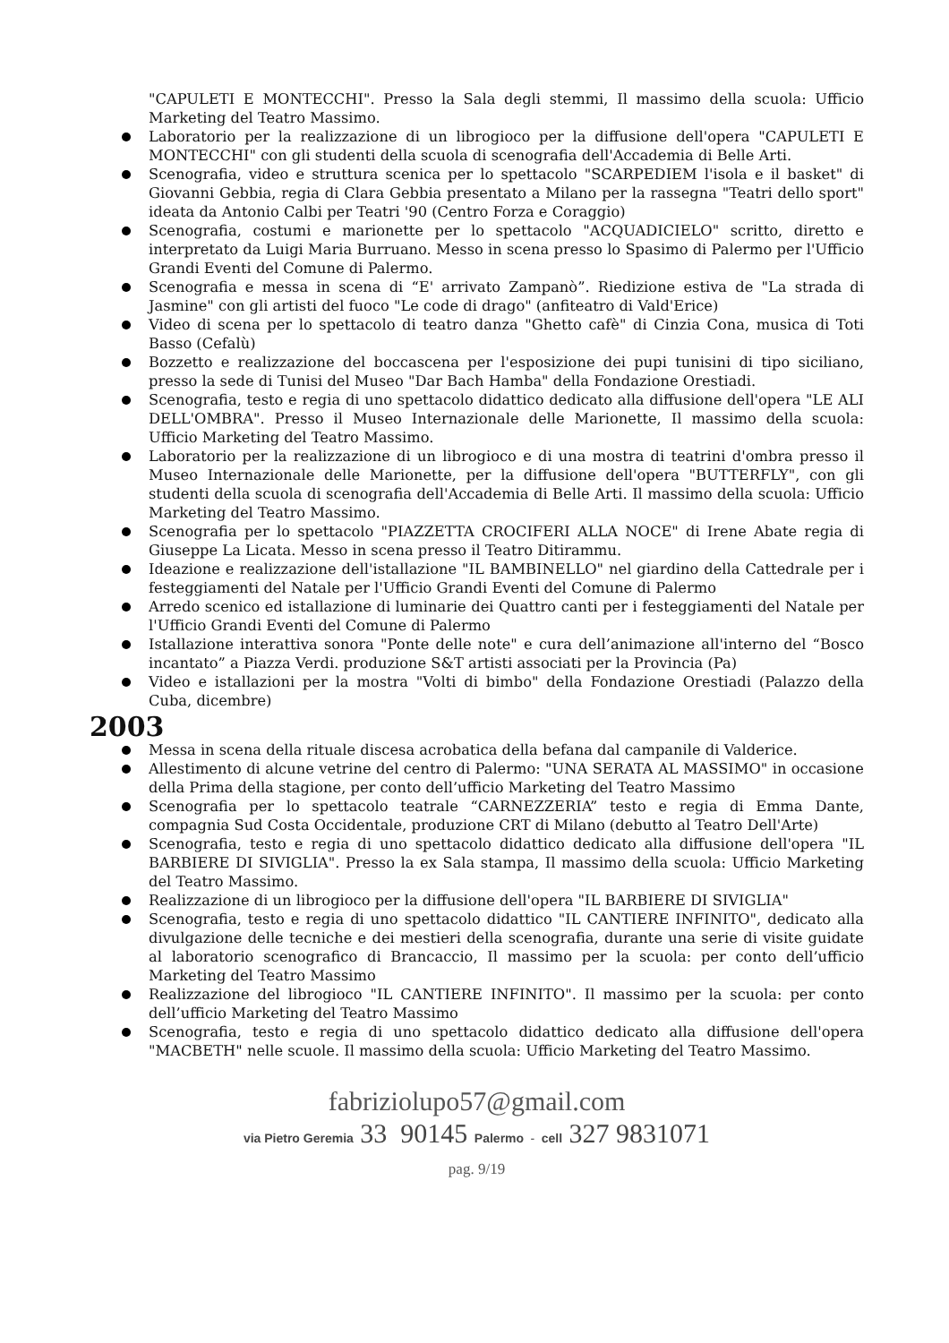"CAPULETI E MONTECCHI". Presso la Sala degli stemmi, Il massimo della scuola: Ufficio Marketing del Teatro Massimo.
Laboratorio per la realizzazione di un librogioco per la diffusione dell'opera "CAPULETI E MONTECCHI" con gli studenti della scuola di scenografia dell'Accademia di Belle Arti.
Scenografia, video e struttura scenica per lo spettacolo "SCARPEDIEM l'isola e il basket" di Giovanni Gebbia, regia di Clara Gebbia presentato a Milano per la rassegna "Teatri dello sport" ideata da Antonio Calbi per Teatri '90 (Centro Forza e Coraggio)
Scenografia, costumi e marionette per lo spettacolo "ACQUADICIELO" scritto, diretto e interpretato da Luigi Maria Burruano. Messo in scena presso lo Spasimo di Palermo per l'Ufficio Grandi Eventi del Comune di Palermo.
Scenografia e messa in scena di “E' arrivato Zampanò”. Riedizione estiva de "La strada di Jasmine" con gli artisti del fuoco "Le code di drago" (anfiteatro di Vald'Erice)
Video di scena per lo spettacolo di teatro danza "Ghetto cafè" di Cinzia Cona, musica di Toti Basso (Cefalù)
Bozzetto e realizzazione del boccascena per l'esposizione dei pupi tunisini di tipo siciliano, presso la sede di Tunisi del Museo "Dar Bach Hamba" della Fondazione Orestiadi.
Scenografia, testo e regia di uno spettacolo didattico dedicato alla diffusione dell'opera "LE ALI DELL'OMBRA". Presso il Museo Internazionale delle Marionette, Il massimo della scuola: Ufficio Marketing del Teatro Massimo.
Laboratorio per la realizzazione di un librogioco e di una mostra di teatrini d'ombra presso il Museo Internazionale delle Marionette, per la diffusione dell'opera "BUTTERFLY", con gli studenti della scuola di scenografia dell'Accademia di Belle Arti. Il massimo della scuola: Ufficio Marketing del Teatro Massimo.
Scenografia per lo spettacolo "PIAZZETTA CROCIFERI ALLA NOCE" di Irene Abate regia di Giuseppe La Licata. Messo in scena presso il Teatro Ditirammu.
Ideazione e realizzazione dell'istallazione "IL BAMBINELLO" nel giardino della Cattedrale per i festeggiamenti del Natale per l'Ufficio Grandi Eventi del Comune di Palermo
Arredo scenico ed istallazione di luminarie dei Quattro canti per i festeggiamenti del Natale per l'Ufficio Grandi Eventi del Comune di Palermo
Istallazione interattiva sonora "Ponte delle note" e cura dell’animazione all'interno del “Bosco incantato” a Piazza Verdi. produzione S&T artisti associati per la Provincia (Pa)
Video e istallazioni per la mostra "Volti di bimbo" della Fondazione Orestiadi (Palazzo della Cuba, dicembre)
2003
Messa in scena della rituale discesa acrobatica della befana dal campanile di Valderice.
Allestimento di alcune vetrine del centro di Palermo: "UNA SERATA AL MASSIMO" in occasione della Prima della stagione, per conto dell’ufficio Marketing del Teatro Massimo
Scenografia per lo spettacolo teatrale “CARNEZZERIA” testo e regia di Emma Dante, compagnia Sud Costa Occidentale, produzione CRT di Milano (debutto al Teatro Dell'Arte)
Scenografia, testo e regia di uno spettacolo didattico dedicato alla diffusione dell'opera "IL BARBIERE DI SIVIGLIA". Presso la ex Sala stampa, Il massimo della scuola: Ufficio Marketing del Teatro Massimo.
Realizzazione di un librogioco per la diffusione dell'opera "IL BARBIERE DI SIVIGLIA"
Scenografia, testo e regia di uno spettacolo didattico "IL CANTIERE INFINITO", dedicato alla divulgazione delle tecniche e dei mestieri della scenografia, durante una serie di visite guidate al laboratorio scenografico di Brancaccio, Il massimo per la scuola: per conto dell’ufficio Marketing del Teatro Massimo
Realizzazione del librogioco "IL CANTIERE INFINITO". Il massimo per la scuola: per conto dell’ufficio Marketing del Teatro Massimo
Scenografia, testo e regia di uno spettacolo didattico dedicato alla diffusione dell'opera "MACBETH" nelle scuole. Il massimo della scuola: Ufficio Marketing del Teatro Massimo.
fabriziolupo57@gmail.com
via Pietro Geremia 33 90145 Palermo - cell 327 9831071
pag. 9/19